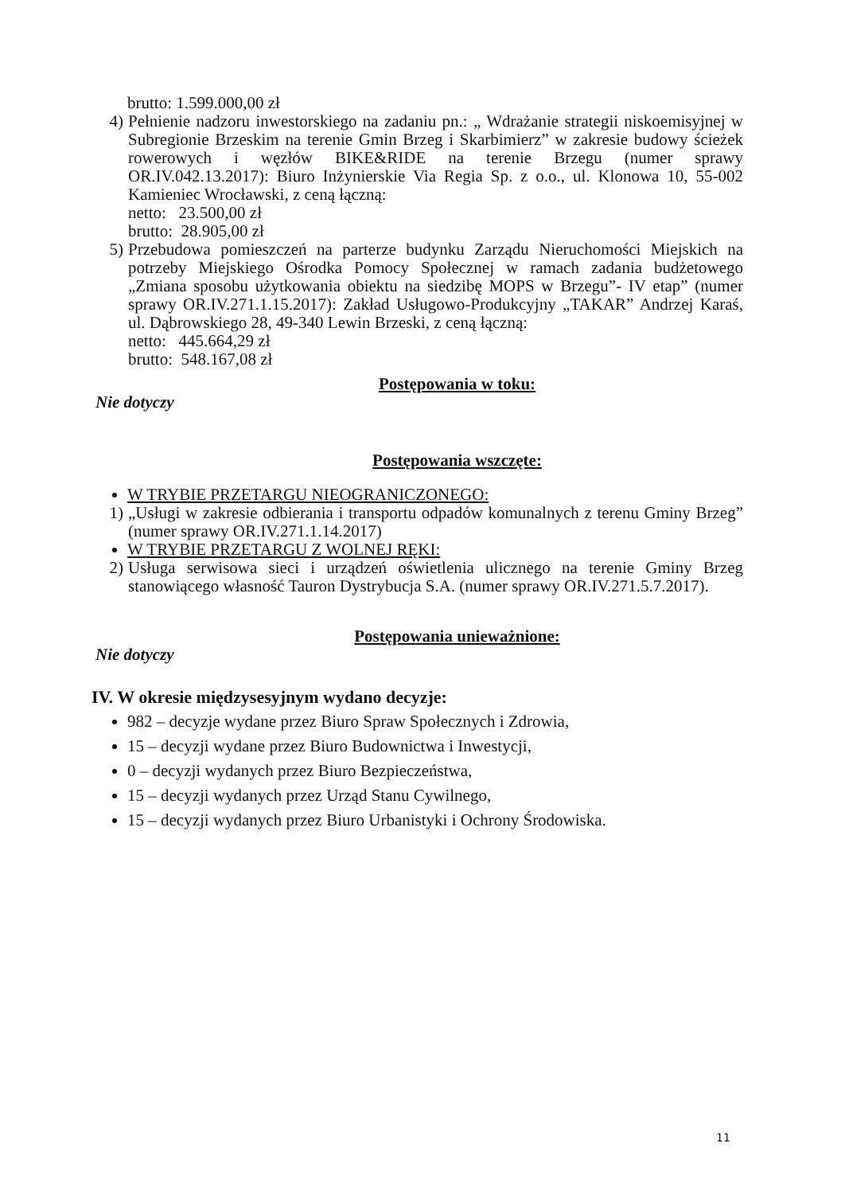brutto: 1.599.000,00 zł
4) Pełnienie nadzoru inwestorskiego na zadaniu pn.: „ Wdrażanie strategii niskoemisyjnej w Subregionie Brzeskim na terenie Gmin Brzeg i Skarbimierz” w zakresie budowy ścieżek rowerowych i węzłów BIKE&RIDE na terenie Brzegu (numer sprawy OR.IV.042.13.2017): Biuro Inżynierskie Via Regia Sp. z o.o., ul. Klonowa 10, 55-002 Kamieniec Wrocławski, z ceną łączną:
netto: 23.500,00 zł
brutto: 28.905,00 zł
5) Przebudowa pomieszczeń na parterze budynku Zarządu Nieruchomości Miejskich na potrzeby Miejskiego Ośrodka Pomocy Społecznej w ramach zadania budżetowego „Zmiana sposobu użytkowania obiektu na siedzibę MOPS w Brzegu”- IV etap” (numer sprawy OR.IV.271.1.15.2017): Zakład Usługowo-Produkcyjny „TAKAR” Andrzej Karaś, ul. Dąbrowskiego 28, 49-340 Lewin Brzeski, z ceną łączną:
netto: 445.664,29 zł
brutto: 548.167,08 zł
Postępowania w toku:
Nie dotyczy
Postępowania wszczęte:
W TRYBIE PRZETARGU NIEOGRANICZONEGO:
1) „Usługi w zakresie odbierania i transportu odpadów komunalnych z terenu Gminy Brzeg” (numer sprawy OR.IV.271.1.14.2017)
W TRYBIE PRZETARGU Z WOLNEJ RĘKI:
2) Usługa serwisowa sieci i urządzeń oświetlenia ulicznego na terenie Gminy Brzeg stanowiącego własność Tauron Dystrybucja S.A. (numer sprawy OR.IV.271.5.7.2017).
Postępowania unieważnione:
Nie dotyczy
IV. W okresie międzysesyjnym wydano decyzje:
982 – decyzje wydane przez Biuro Spraw Społecznych i Zdrowia,
15 – decyzji wydane przez Biuro Budownictwa i Inwestycji,
0 – decyzji wydanych przez Biuro Bezpieczeństwa,
15 – decyzji wydanych przez Urząd Stanu Cywilnego,
15 – decyzji wydanych przez Biuro Urbanistyki i Ochrony Środowiska.
11